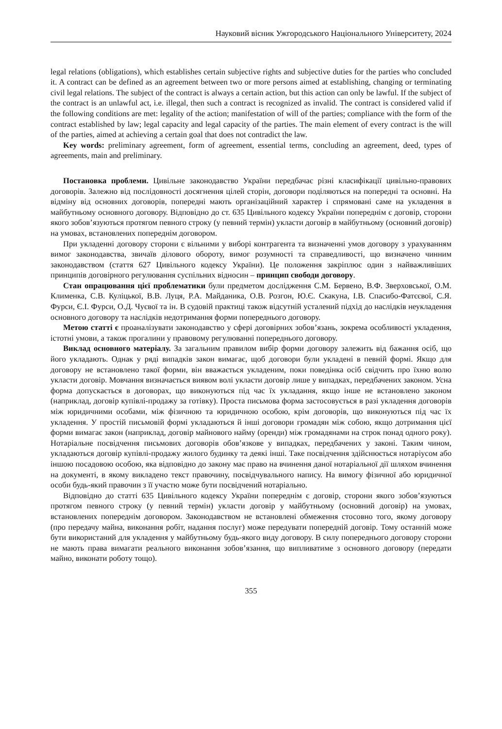Науковий вісник Ужгородського Національного Університету, 2024
legal relations (obligations), which establishes certain subjective rights and subjective duties for the parties who concluded it. A contract can be defined as an agreement between two or more persons aimed at establishing, changing or terminating civil legal relations. The subject of the contract is always a certain action, but this action can only be lawful. If the subject of the contract is an unlawful act, i.e. illegal, then such a contract is recognized as invalid. The contract is considered valid if the following conditions are met: legality of the action; manifestation of will of the parties; compliance with the form of the contract established by law; legal capacity and legal capacity of the parties. The main element of every contract is the will of the parties, aimed at achieving a certain goal that does not contradict the law.
Key words: preliminary agreement, form of agreement, essential terms, concluding an agreement, deed, types of agreements, main and preliminary.
Постановка проблеми. Цивільне законодавство України передбачає різні класифікації цивільно-правових договорів. Залежно від послідовності досягнення цілей сторін, договори поділяються на попередні та основні. На відміну від основних договорів, попередні мають організаційний характер і спрямовані саме на укладення в майбутньому основного договору. Відповідно до ст. 635 Цивільного кодексу України попереднім є договір, сторони якого зобов’язуються протягом певного строку (у певний термін) укласти договір в майбутньому (основний договір) на умовах, встановлених попереднім договором.
При укладенні договору сторони є вільними у виборі контрагента та визначенні умов договору з урахуванням вимог законодавства, звичаїв ділового обороту, вимог розумності та справедливості, що визначено чинним законодавством (стаття 627 Цивільного кодексу України). Це положення закріплює один з найважливіших принципів договірного регулювання суспільних відносин – принцип свободи договору.
Стан опрацювання цієї проблематики були предметом дослідження С.М. Бервено, В.Ф. Зверховської, О.М. Клименка, С.В. Куліцької, В.В. Луця, Р.А. Майданика, О.В. Розгон, Ю.Є. Скакуна, І.В. Спасибо-Фатєєвої, С.Я. Фурси, Є.І. Фурси, О.Д. Чуєвої та ін. В судовій практиці також відсутній усталений підхід до наслідків неукладення основного договору та наслідків недотримання форми попереднього договору.
Метою статті є проаналізувати законодавство у сфері договірних зобов’язань, зокрема особливості укладення, істотні умови, а також прогалини у правовому регулюванні попереднього договору.
Виклад основного матеріалу. За загальним правилом вибір форми договору залежить від бажання осіб, що його укладають. Однак у ряді випадків закон вимагає, щоб договори були укладені в певній формі. Якщо для договору не встановлено такої форми, він вважається укладеним, поки поведінка осіб свідчить про їхню волю укласти договір. Мовчання визначається виявом волі укласти договір лише у випадках, передбачених законом. Усна форма допускається в договорах, що виконуються під час їх укладання, якщо інше не встановлено законом (наприклад, договір купівлі-продажу за готівку). Проста письмова форма застосовується в разі укладення договорів між юридичними особами, між фізичною та юридичною особою, крім договорів, що виконуються під час їх укладення. У простій письмовій формі укладаються й інші договори громадян між собою, якщо дотримання цієї форми вимагає закон (наприклад, договір майнового найму (оренди) між громадянами на строк понад одного року). Нотаріальне посвідчення письмових договорів обов’язкове у випадках, передбачених у законі. Таким чином, укладаються договір купівлі-продажу жилого будинку та деякі інші. Таке посвідчення здійснюється нотаріусом або іншою посадовою особою, яка відповідно до закону має право на вчинення даної нотаріальної дії шляхом вчинення на документі, в якому викладено текст правочину, посвідчувального напису. На вимогу фізичної або юридичної особи будь-який правочин з її участю може бути посвідчений нотаріально.
Відповідно до статті 635 Цивільного кодексу України попереднім є договір, сторони якого зобов’язуються протягом певного строку (у певний термін) укласти договір у майбутньому (основний договір) на умовах, встановлених попереднім договором. Законодавством не встановлені обмеження стосовно того, якому договору (про передачу майна, виконання робіт, надання послуг) може передувати попередній договір. Тому останній може бути використаний для укладення у майбутньому будь-якого виду договору. В силу попереднього договору сторони не мають права вимагати реального виконання зобов’язання, що випливатиме з основного договору (передати майно, виконати роботу тощо).
355